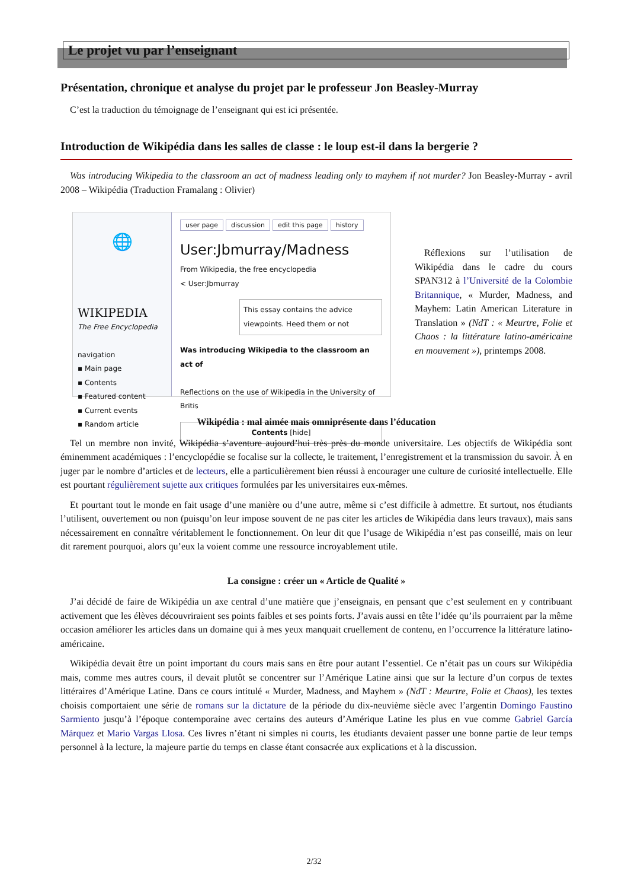Le projet vu par l’enseignant
Présentation, chronique et analyse du projet par le professeur Jon Beasley-Murray
C’est la traduction du témoignage de l’enseignant qui est ici présentée.
Introduction de Wikipédia dans les salles de classe : le loup est-il dans la bergerie ?
Was introducing Wikipedia to the classroom an act of madness leading only to mayhem if not murder? Jon Beasley-Murray - avril 2008 – Wikipédia (Traduction Framalang : Olivier)
🌐
WIKIPEDIA
The Free Encyclopedia
navigation
▪ Main page
▪ Contents
▪ Featured content
▪ Current events
▪ Random article
user page discussion edit this page history
User:Jbmurray/Madness
From Wikipedia, the free encyclopedia
< User:Jbmurray
This essay contains the advice viewpoints. Heed them or not
Was introducing Wikipedia to the classroom an act of
Reflections on the use of Wikipedia in the University of Britis
Contents [hide]
Réflexions sur l’utilisation de Wikipédia dans le cadre du cours SPAN312 à l’Université de la Colombie Britannique, « Murder, Madness, and Mayhem: Latin American Literature in Translation » (NdT : « Meurtre, Folie et Chaos : la littérature latino-américaine en mouvement »), printemps 2008.
Wikipédia : mal aimée mais omniprésente dans l’éducation
Tel un membre non invité, Wikipédia s’aventure aujourd’hui très près du monde universitaire. Les objectifs de Wikipédia sont éminemment académiques : l’encyclopédie se focalise sur la collecte, le traitement, l’enregistrement et la transmission du savoir. À en juger par le nombre d’articles et de lecteurs, elle a particulièrement bien réussi à encourager une culture de curiosité intellectuelle. Elle est pourtant régulièrement sujette aux critiques formulées par les universitaires eux-mêmes.
Et pourtant tout le monde en fait usage d’une manière ou d’une autre, même si c’est difficile à admettre. Et surtout, nos étudiants l’utilisent, ouvertement ou non (puisqu’on leur impose souvent de ne pas citer les articles de Wikipédia dans leurs travaux), mais sans nécessairement en connaître véritablement le fonctionnement. On leur dit que l’usage de Wikipédia n’est pas conseillé, mais on leur dit rarement pourquoi, alors qu’eux la voient comme une ressource incroyablement utile.
La consigne : créer un « Article de Qualité »
J’ai décidé de faire de Wikipédia un axe central d’une matière que j’enseignais, en pensant que c’est seulement en y contribuant activement que les élèves découvriraient ses points faibles et ses points forts. J’avais aussi en tête l’idée qu’ils pourraient par la même occasion améliorer les articles dans un domaine qui à mes yeux manquait cruellement de contenu, en l’occurrence la littérature latino-américaine.
Wikipédia devait être un point important du cours mais sans en être pour autant l’essentiel. Ce n’était pas un cours sur Wikipédia mais, comme mes autres cours, il devait plutôt se concentrer sur l’Amérique Latine ainsi que sur la lecture d’un corpus de textes littéraires d’Amérique Latine. Dans ce cours intitulé « Murder, Madness, and Mayhem » (NdT : Meurtre, Folie et Chaos), les textes choisis comportaient une série de romans sur la dictature de la période du dix-neuvième siècle avec l’argentin Domingo Faustino Sarmiento jusqu’à l’époque contemporaine avec certains des auteurs d’Amérique Latine les plus en vue comme Gabriel García Márquez et Mario Vargas Llosa. Ces livres n’étant ni simples ni courts, les étudiants devaient passer une bonne partie de leur temps personnel à la lecture, la majeure partie du temps en classe étant consacrée aux explications et à la discussion.
2/32